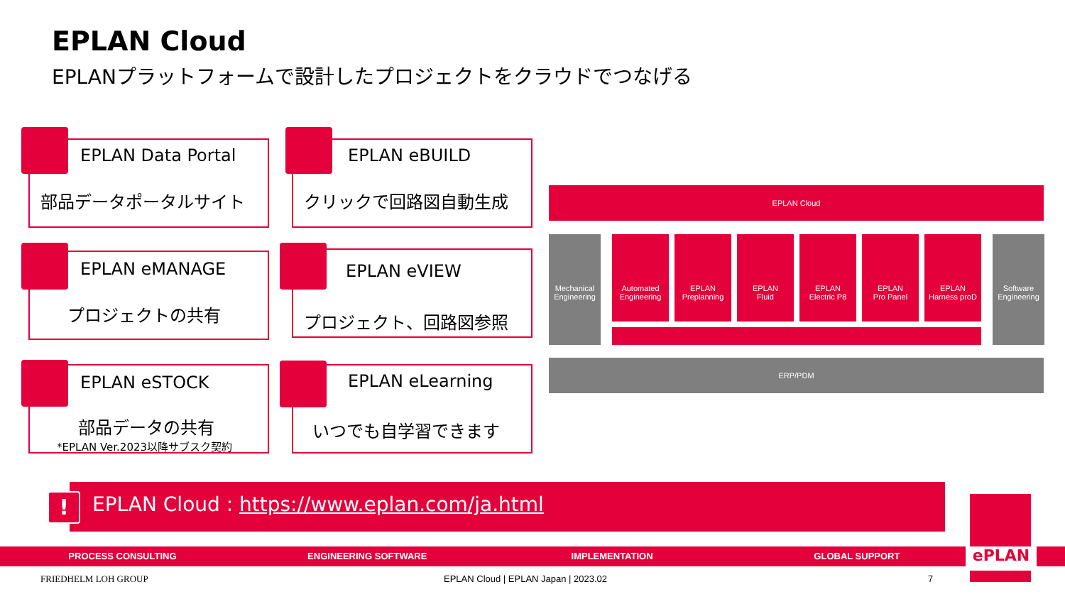EPLAN Cloud
EPLANプラットフォームで設計したプロジェクトをクラウドでつなげる
EPLAN Data Portal
部品データポータルサイト
EPLAN eBUILD
クリックで回路図自動生成
EPLAN eMANAGE
プロジェクトの共有
EPLAN eVIEW
プロジェクト、回路図参照
EPLAN eSTOCK
部品データの共有
*EPLAN Ver.2023以降サブスク契約
EPLAN eLearning
いつでも自学習できます
EPLAN Cloud
Mechanical
Engineering
Automated
Engineering
EPLAN
Preplanning
EPLAN
Fluid
EPLAN
Electric P8
EPLAN
Pro Panel
EPLAN
Harness proD
Software
Engineering
ERP/PDM
EPLAN Cloud : https://www.eplan.com/ja.html
!
PROCESS CONSULTING ENGINEERING SOFTWARE IMPLEMENTATION GLOBAL SUPPORT ePLAN
FRIEDHELM LOH GROUP
EPLAN Cloud | EPLAN Japan | 2023.02
7